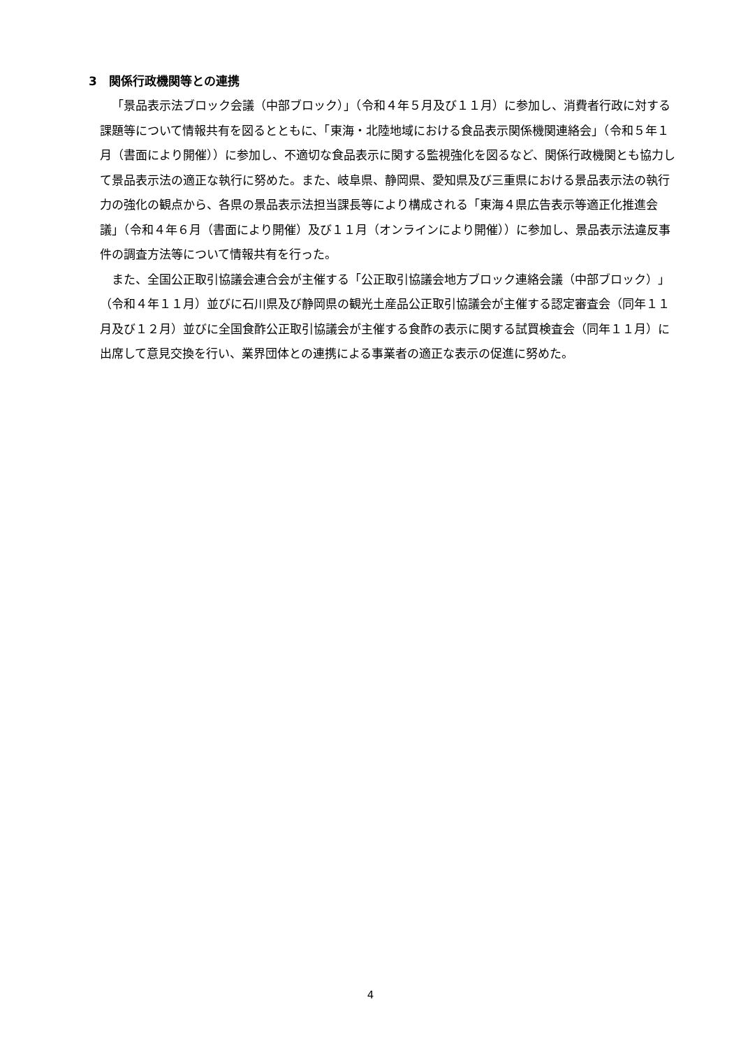3　関係行政機関等との連携
「景品表示法ブロック会議（中部ブロック）」（令和４年５月及び１１月）に参加し、消費者行政に対する課題等について情報共有を図るとともに、「東海・北陸地域における食品表示関係機関連絡会」（令和５年１月（書面により開催））に参加し、不適切な食品表示に関する監視強化を図るなど、関係行政機関とも協力して景品表示法の適正な執行に努めた。また、岐阜県、静岡県、愛知県及び三重県における景品表示法の執行力の強化の観点から、各県の景品表示法担当課長等により構成される「東海４県広告表示等適正化推進会議」（令和４年６月（書面により開催）及び１１月（オンラインにより開催））に参加し、景品表示法違反事件の調査方法等について情報共有を行った。
また、全国公正取引協議会連合会が主催する「公正取引協議会地方ブロック連絡会議（中部ブロック）」（令和４年１１月）並びに石川県及び静岡県の観光土産品公正取引協議会が主催する認定審査会（同年１１月及び１２月）並びに全国食酢公正取引協議会が主催する食酢の表示に関する試買検査会（同年１１月）に出席して意見交換を行い、業界団体との連携による事業者の適正な表示の促進に努めた。
4